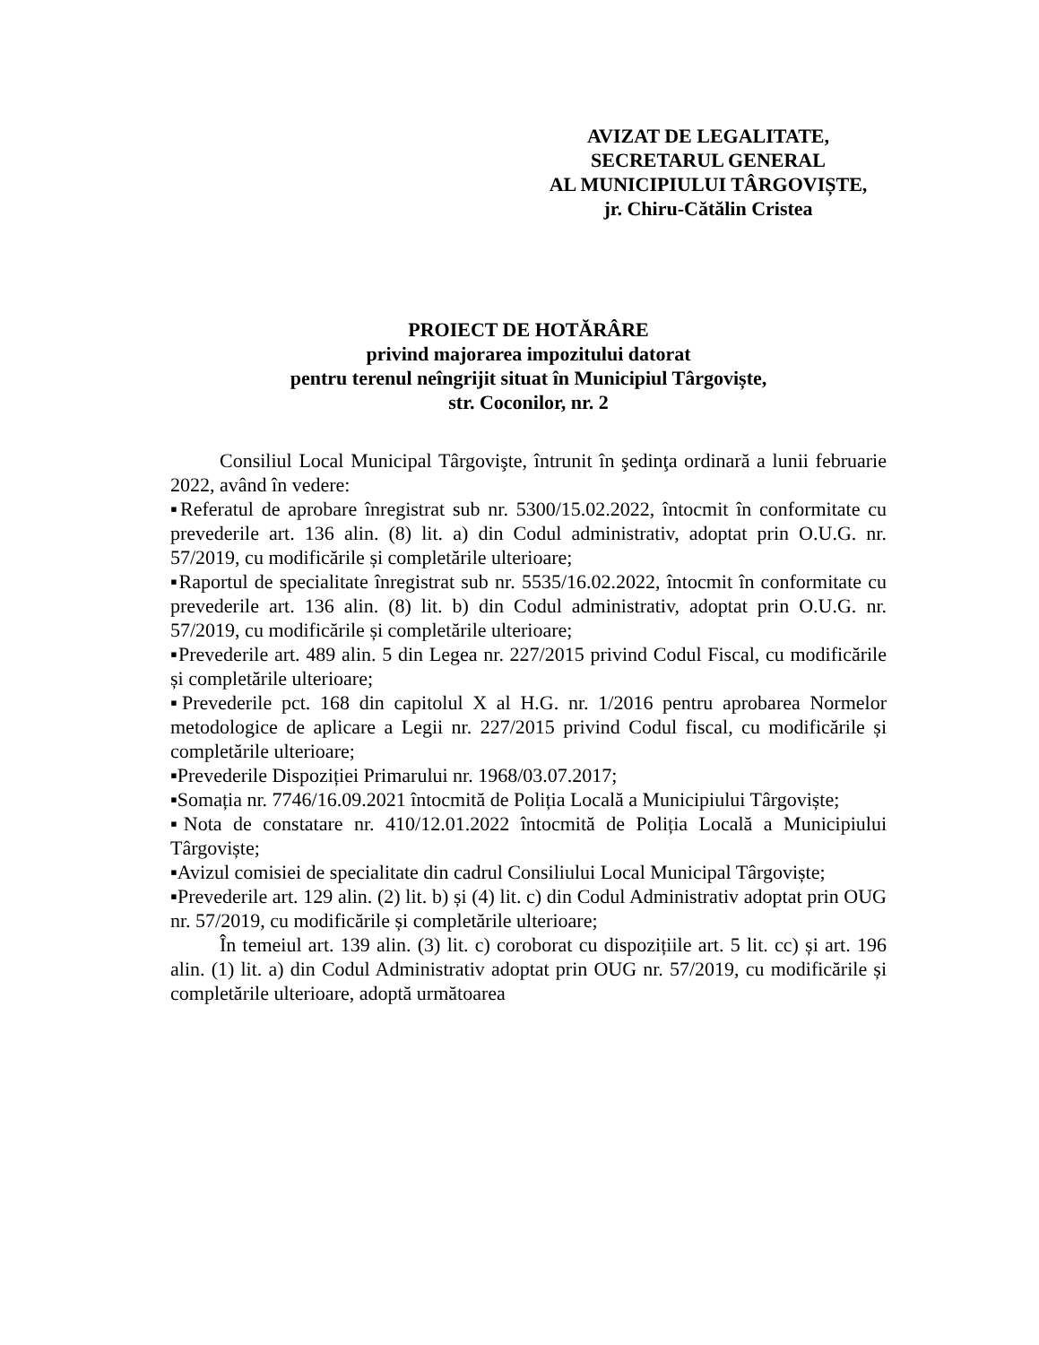AVIZAT DE LEGALITATE,
SECRETARUL GENERAL
AL MUNICIPIULUI TÂRGOVIȘTE,
jr. Chiru-Cătălin Cristea
PROIECT DE HOTĂRÂRE
privind majorarea impozitului datorat
pentru terenul neîngrijit situat în Municipiul Târgoviște,
str. Coconilor, nr. 2
Consiliul Local Municipal Târgovişte, întrunit în şedinţa ordinară a lunii februarie 2022, având în vedere:
▪Referatul de aprobare înregistrat sub nr. 5300/15.02.2022, întocmit în conformitate cu prevederile art. 136 alin. (8) lit. a) din Codul administrativ, adoptat prin O.U.G. nr. 57/2019, cu modificările și completările ulterioare;
▪Raportul de specialitate înregistrat sub nr. 5535/16.02.2022, întocmit în conformitate cu prevederile art. 136 alin. (8) lit. b) din Codul administrativ, adoptat prin O.U.G. nr. 57/2019, cu modificările și completările ulterioare;
▪Prevederile art. 489 alin. 5 din Legea nr. 227/2015 privind Codul Fiscal, cu modificările și completările ulterioare;
▪Prevederile pct. 168 din capitolul X al H.G. nr. 1/2016 pentru aprobarea Normelor metodologice de aplicare a Legii nr. 227/2015 privind Codul fiscal, cu modificările și completările ulterioare;
▪Prevederile Dispoziției Primarului nr. 1968/03.07.2017;
▪Somația nr. 7746/16.09.2021 întocmită de Poliția Locală a Municipiului Târgoviște;
▪Nota de constatare nr. 410/12.01.2022 întocmită de Poliția Locală a Municipiului Târgoviște;
▪Avizul comisiei de specialitate din cadrul Consiliului Local Municipal Târgoviște;
▪Prevederile art. 129 alin. (2) lit. b) și (4) lit. c) din Codul Administrativ adoptat prin OUG nr. 57/2019, cu modificările și completările ulterioare;
În temeiul art. 139 alin. (3) lit. c) coroborat cu dispozițiile art. 5 lit. cc) și art. 196 alin. (1) lit. a) din Codul Administrativ adoptat prin OUG nr. 57/2019, cu modificările și completările ulterioare, adoptă următoarea